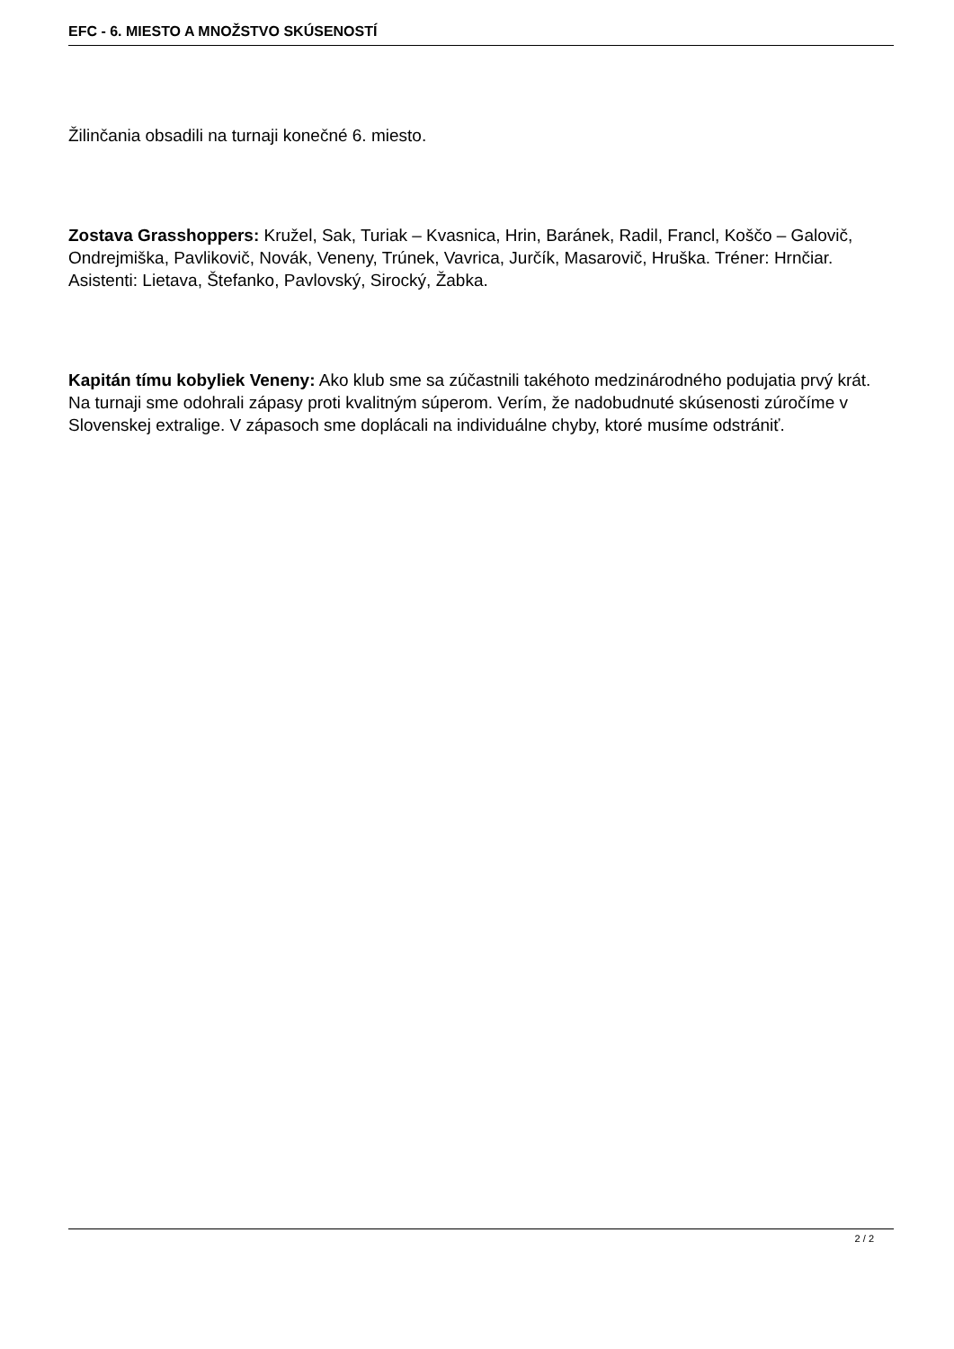EFC - 6. MIESTO A MNOŽSTVO SKÚSENOSTÍ
Žilinčania obsadili na turnaji konečné 6. miesto.
Zostava Grasshoppers: Kružel, Sak, Turiak – Kvasnica, Hrin, Baránek, Radil, Francl, Koščo – Galovič, Ondrejmiška, Pavlikovič, Novák, Veneny, Trúnek, Vavrica, Jurčík, Masarovič, Hruška. Tréner: Hrnčiar. Asistenti: Lietava, Štefanko, Pavlovský, Sirocký, Žabka.
Kapitán tímu kobyliek Veneny: Ako klub sme sa zúčastnili takéhoto medzinárodného podujatia prvý krát. Na turnaji sme odohrali zápasy proti kvalitným súperom. Verím, že nadobudnuté skúsenosti zúročíme v Slovenskej extralige. V zápasoch sme doplácali na individuálne chyby, ktoré musíme odstrániť.
2 / 2